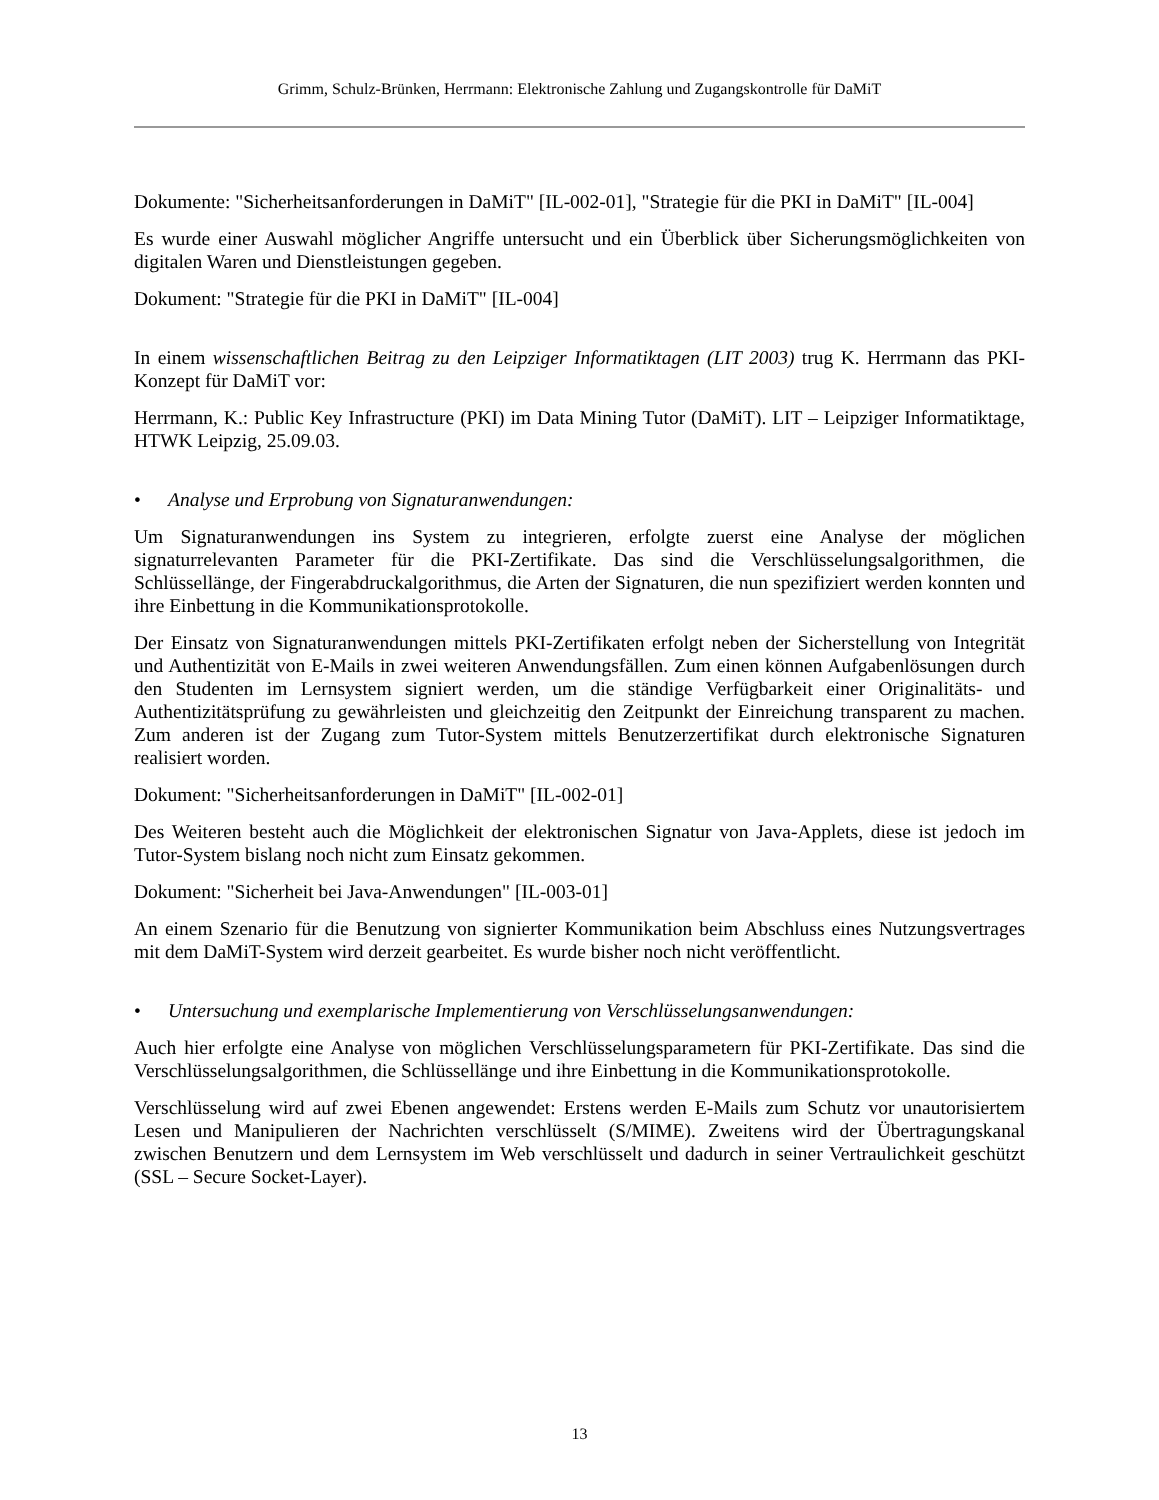Grimm, Schulz-Brünken, Herrmann: Elektronische Zahlung und Zugangskontrolle für DaMiT
Dokumente: "Sicherheitsanforderungen in DaMiT" [IL-002-01], "Strategie für die PKI in DaMiT" [IL-004]
Es wurde einer Auswahl möglicher Angriffe untersucht und ein Überblick über Sicherungsmöglichkeiten von digitalen Waren und Dienstleistungen gegeben.
Dokument: "Strategie für die PKI in DaMiT" [IL-004]
In einem wissenschaftlichen Beitrag zu den Leipziger Informatiktagen (LIT 2003) trug K. Herrmann das PKI-Konzept für DaMiT vor:
Herrmann, K.: Public Key Infrastructure (PKI) im Data Mining Tutor (DaMiT). LIT – Leipziger Informatiktage, HTWK Leipzig, 25.09.03.
• Analyse und Erprobung von Signaturanwendungen:
Um Signaturanwendungen ins System zu integrieren, erfolgte zuerst eine Analyse der möglichen signaturrelevanten Parameter für die PKI-Zertifikate. Das sind die Verschlüsselungsalgorithmen, die Schlüssellänge, der Fingerabdruckalgorithmus, die Arten der Signaturen, die nun spezifiziert werden konnten und ihre Einbettung in die Kommunikationsprotokolle.
Der Einsatz von Signaturanwendungen mittels PKI-Zertifikaten erfolgt neben der Sicherstellung von Integrität und Authentizität von E-Mails in zwei weiteren Anwendungsfällen. Zum einen können Aufgabenlösungen durch den Studenten im Lernsystem signiert werden, um die ständige Verfügbarkeit einer Originalitäts- und Authentizitätsprüfung zu gewährleisten und gleichzeitig den Zeitpunkt der Einreichung transparent zu machen. Zum anderen ist der Zugang zum Tutor-System mittels Benutzerzertifikat durch elektronische Signaturen realisiert worden.
Dokument: "Sicherheitsanforderungen in DaMiT" [IL-002-01]
Des Weiteren besteht auch die Möglichkeit der elektronischen Signatur von Java-Applets, diese ist jedoch im Tutor-System bislang noch nicht zum Einsatz gekommen.
Dokument: "Sicherheit bei Java-Anwendungen" [IL-003-01]
An einem Szenario für die Benutzung von signierter Kommunikation beim Abschluss eines Nutzungsvertrages mit dem DaMiT-System wird derzeit gearbeitet. Es wurde bisher noch nicht veröffentlicht.
• Untersuchung und exemplarische Implementierung von Verschlüsselungsanwendungen:
Auch hier erfolgte eine Analyse von möglichen Verschlüsselungsparametern für PKI-Zertifikate. Das sind die Verschlüsselungsalgorithmen, die Schlüssellänge und ihre Einbettung in die Kommunikationsprotokolle.
Verschlüsselung wird auf zwei Ebenen angewendet: Erstens werden E-Mails zum Schutz vor unautorisiertem Lesen und Manipulieren der Nachrichten verschlüsselt (S/MIME). Zweitens wird der Übertragungskanal zwischen Benutzern und dem Lernsystem im Web verschlüsselt und dadurch in seiner Vertraulichkeit geschützt (SSL – Secure Socket-Layer).
13